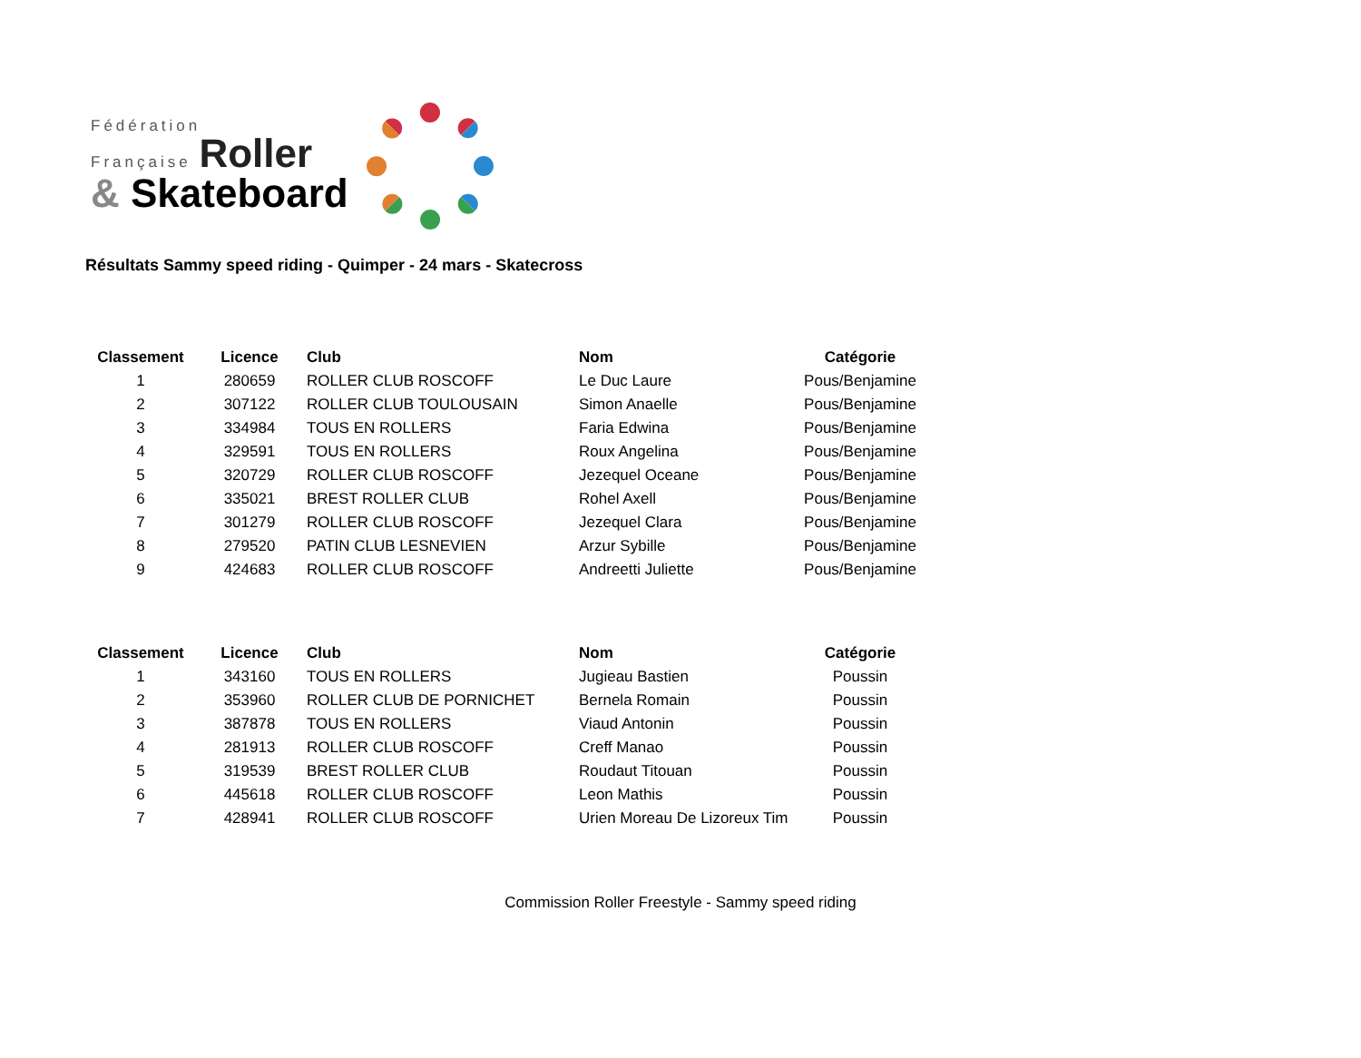Fédération
Française Roller
& Skateboard
Résultats Sammy speed riding - Quimper - 24 mars - Skatecross
| Classement | Licence | Club | Nom | Catégorie |
| --- | --- | --- | --- | --- |
| 1 | 280659 | ROLLER CLUB ROSCOFF | Le Duc Laure | Pous/Benjamine |
| 2 | 307122 | ROLLER CLUB TOULOUSAIN | Simon Anaelle | Pous/Benjamine |
| 3 | 334984 | TOUS EN ROLLERS | Faria Edwina | Pous/Benjamine |
| 4 | 329591 | TOUS EN ROLLERS | Roux Angelina | Pous/Benjamine |
| 5 | 320729 | ROLLER CLUB ROSCOFF | Jezequel Oceane | Pous/Benjamine |
| 6 | 335021 | BREST ROLLER CLUB | Rohel Axell | Pous/Benjamine |
| 7 | 301279 | ROLLER CLUB ROSCOFF | Jezequel Clara | Pous/Benjamine |
| 8 | 279520 | PATIN CLUB LESNEVIEN | Arzur Sybille | Pous/Benjamine |
| 9 | 424683 | ROLLER CLUB ROSCOFF | Andreetti Juliette | Pous/Benjamine |
| Classement | Licence | Club | Nom | Catégorie |
| --- | --- | --- | --- | --- |
| 1 | 343160 | TOUS EN ROLLERS | Jugieau Bastien | Poussin |
| 2 | 353960 | ROLLER CLUB DE PORNICHET | Bernela Romain | Poussin |
| 3 | 387878 | TOUS EN ROLLERS | Viaud Antonin | Poussin |
| 4 | 281913 | ROLLER CLUB ROSCOFF | Creff Manao | Poussin |
| 5 | 319539 | BREST ROLLER CLUB | Roudaut Titouan | Poussin |
| 6 | 445618 | ROLLER CLUB ROSCOFF | Leon Mathis | Poussin |
| 7 | 428941 | ROLLER CLUB ROSCOFF | Urien Moreau De Lizoreux Tim | Poussin |
Commission Roller Freestyle - Sammy speed riding